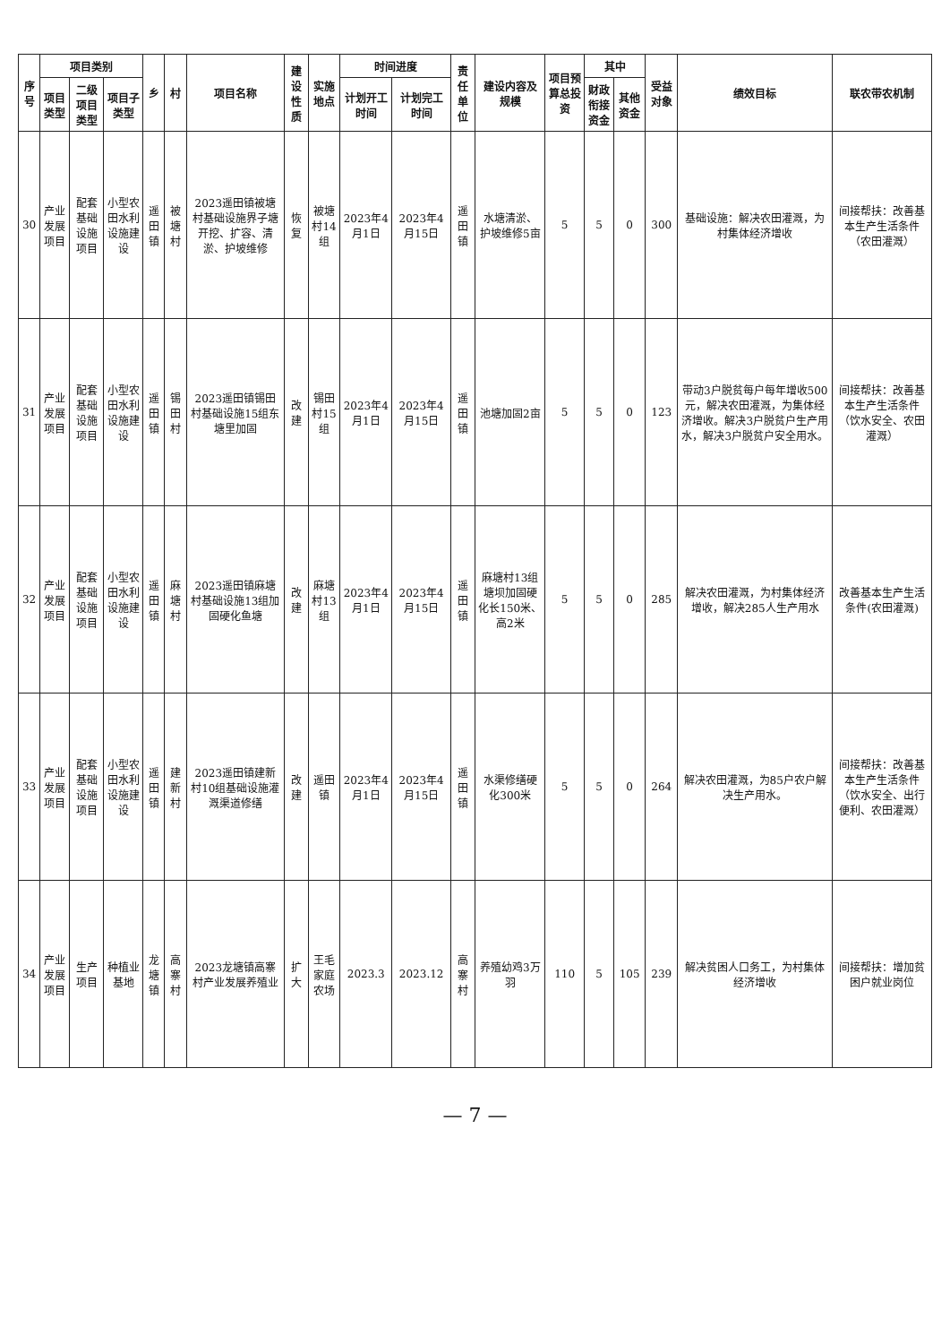| 序号 | 项目类别 | | | 乡 | 村 | 项目名称 | 建设性质 | 实施地点 | 时间进度 | | 责任单位 | 建设内容及规模 | 项目预算总投资 | 其中 | | 受益对象 | 绩效目标 | 联农带农机制 |
| --- | --- | --- | --- | --- | --- | --- | --- | --- | --- | --- | --- | --- | --- | --- | --- | --- | --- | --- |
| | 项目类型 | 二级项目类型 | 项目子类型 | | | | | | 计划开工时间 | 计划完工时间 | | | | 财政衔接资金 | 其他资金 | | | |
| 30 | 产业发展项目 | 配套基础设施项目 | 小型农田水利设施建设 | 遥田镇 | 被塘村 | 2023遥田镇被塘村基础设施界子塘开挖、扩容、清淤、护坡维修 | 恢复 | 被塘村14组 | 2023年4月1日 | 2023年4月15日 | 遥田镇 | 水塘清淤、护坡维修5亩 | 5 | 5 | 0 | 300 | 基础设施：解决农田灌溉，为村集体经济增收 | 间接帮扶：改善基本生产生活条件（农田灌溉） |
| 31 | 产业发展项目 | 配套基础设施项目 | 小型农田水利设施建设 | 遥田镇 | 锡田村 | 2023遥田镇锡田村基础设施15组东塘里加固 | 改建 | 锡田村15组 | 2023年4月1日 | 2023年4月15日 | 遥田镇 | 池塘加固2亩 | 5 | 5 | 0 | 123 | 带动3户脱贫每户每年增收500元，解决农田灌溉，为集体经济增收。解决3户脱贫户生产用水，解决3户脱贫户安全用水。 | 间接帮扶：改善基本生产生活条件（饮水安全、农田灌溉） |
| 32 | 产业发展项目 | 配套基础设施项目 | 小型农田水利设施建设 | 遥田镇 | 麻塘村 | 2023遥田镇麻塘村基础设施13组加固硬化鱼塘 | 改建 | 麻塘村13组 | 2023年4月1日 | 2023年4月15日 | 遥田镇 | 麻塘村13组 塘坝加固硬化长150米、高2米 | 5 | 5 | 0 | 285 | 解决农田灌溉，为村集体经济增收，解决285人生产用水 | 改善基本生产生活条件(农田灌溉) |
| 33 | 产业发展项目 | 配套基础设施项目 | 小型农田水利设施建设 | 遥田镇 | 建新村 | 2023遥田镇建新村10组基础设施灌溉渠道修缮 | 改建 | 遥田镇 | 2023年4月1日 | 2023年4月15日 | 遥田镇 | 水渠修缮硬化300米 | 5 | 5 | 0 | 264 | 解决农田灌溉，为85户农户解决生产用水。 | 间接帮扶：改善基本生产生活条件（饮水安全、出行便利、农田灌溉） |
| 34 | 产业发展项目 | 生产项目 | 种植业基地 | 龙塘镇 | 高寨村 | 2023龙塘镇高寨村产业发展养殖业 | 扩大 | 王毛家庭农场 | 2023.3 | 2023.12 | 高寨村 | 养殖幼鸡3万羽 | 110 | 5 | 105 | 239 | 解决贫困人口务工，为村集体经济增收 | 间接帮扶：增加贫困户就业岗位 |
— 7 —